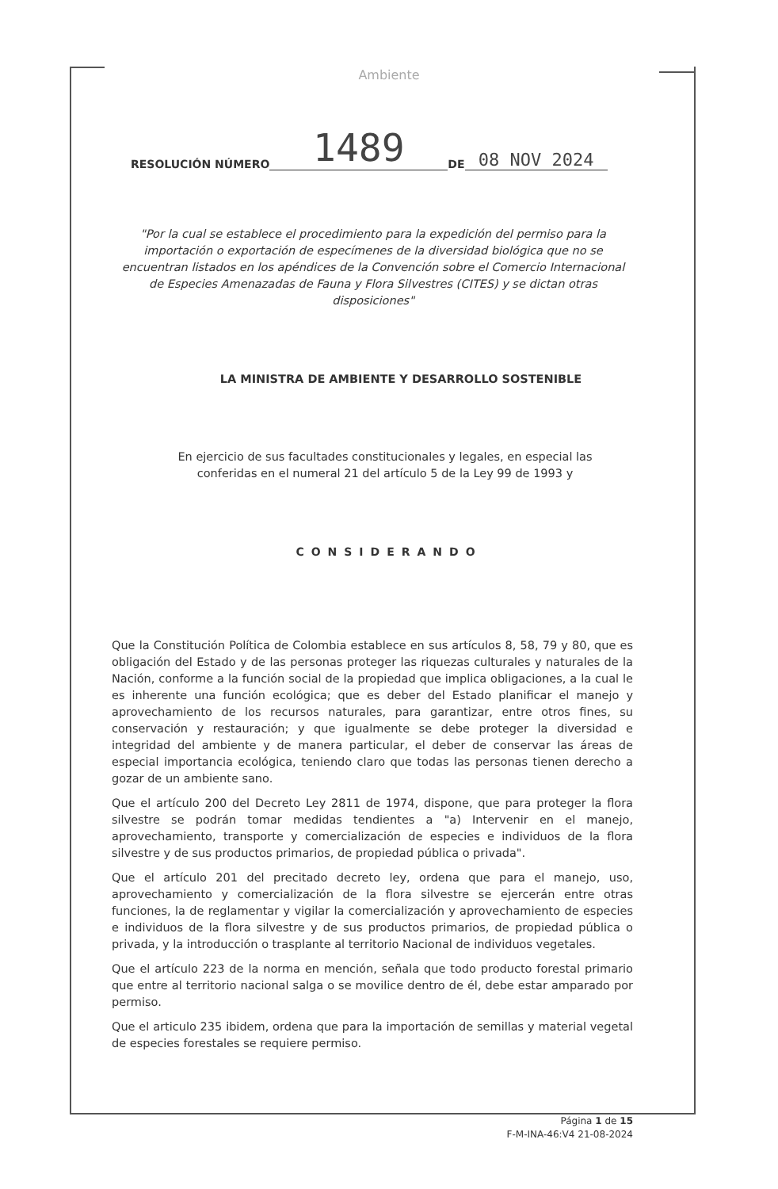Ambiente
RESOLUCIÓN NÚMERO 1489 DE 08 NOV 2024
"Por la cual se establece el procedimiento para la expedición del permiso para la importación o exportación de especímenes de la diversidad biológica que no se encuentran listados en los apéndices de la Convención sobre el Comercio Internacional de Especies Amenazadas de Fauna y Flora Silvestres (CITES) y se dictan otras disposiciones"
LA MINISTRA DE AMBIENTE Y DESARROLLO SOSTENIBLE
En ejercicio de sus facultades constitucionales y legales, en especial las conferidas en el numeral 21 del artículo 5 de la Ley 99 de 1993 y
CONSIDERANDO
Que la Constitución Política de Colombia establece en sus artículos 8, 58, 79 y 80, que es obligación del Estado y de las personas proteger las riquezas culturales y naturales de la Nación, conforme a la función social de la propiedad que implica obligaciones, a la cual le es inherente una función ecológica; que es deber del Estado planificar el manejo y aprovechamiento de los recursos naturales, para garantizar, entre otros fines, su conservación y restauración; y que igualmente se debe proteger la diversidad e integridad del ambiente y de manera particular, el deber de conservar las áreas de especial importancia ecológica, teniendo claro que todas las personas tienen derecho a gozar de un ambiente sano.
Que el artículo 200 del Decreto Ley 2811 de 1974, dispone, que para proteger la flora silvestre se podrán tomar medidas tendientes a "a) Intervenir en el manejo, aprovechamiento, transporte y comercialización de especies e individuos de la flora silvestre y de sus productos primarios, de propiedad pública o privada".
Que el artículo 201 del precitado decreto ley, ordena que para el manejo, uso, aprovechamiento y comercialización de la flora silvestre se ejercerán entre otras funciones, la de reglamentar y vigilar la comercialización y aprovechamiento de especies e individuos de la flora silvestre y de sus productos primarios, de propiedad pública o privada, y la introducción o trasplante al territorio Nacional de individuos vegetales.
Que el artículo 223 de la norma en mención, señala que todo producto forestal primario que entre al territorio nacional salga o se movilice dentro de él, debe estar amparado por permiso.
Que el articulo 235 ibidem, ordena que para la importación de semillas y material vegetal de especies forestales se requiere permiso.
Página 1 de 15
F-M-INA-46:V4 21-08-2024